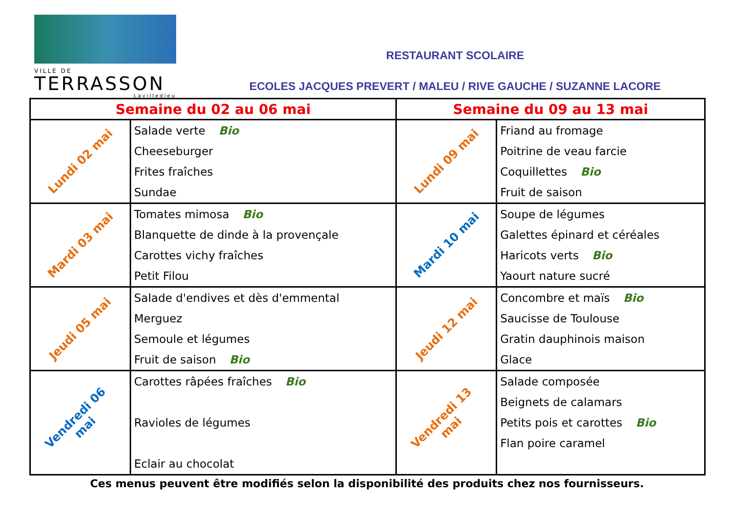VILLE DE
TERRASSON
Lavilledieu
RESTAURANT SCOLAIRE
ECOLES JACQUES PREVERT / MALEU / RIVE GAUCHE / SUZANNE LACORE
| Semaine du 02 au 06 mai | | Semaine du 09 au 13 mai | |
| --- | --- | --- | --- |
| Lundi 02 mai | Salade verte Bio Cheeseburger Frites fraîches Sundae | Lundi 09 mai | Friand au fromage Poitrine de veau farcie Coquillettes Bio Fruit de saison |
| Mardi 03 mai | Tomates mimosa Bio Blanquette de dinde à la provençale Carottes vichy fraîches Petit Filou | Mardi 10 mai | Soupe de légumes Galettes épinard et céréales Haricots verts Bio Yaourt nature sucré |
| Jeudi 05 mai | Salade d'endives et dès d'emmental Merguez Semoule et légumes Fruit de saison Bio | Jeudi 12 mai | Concombre et maïs Bio Saucisse de Toulouse Gratin dauphinois maison Glace |
| Vendredi 06 mai | Carottes râpées fraîches Bio Ravioles de légumes Eclair au chocolat | Vendredi 13 mai | Salade composée Beignets de calamars Petits pois et carottes Bio Flan poire caramel |
Ces menus peuvent être modifiés selon la disponibilité des produits chez nos fournisseurs.